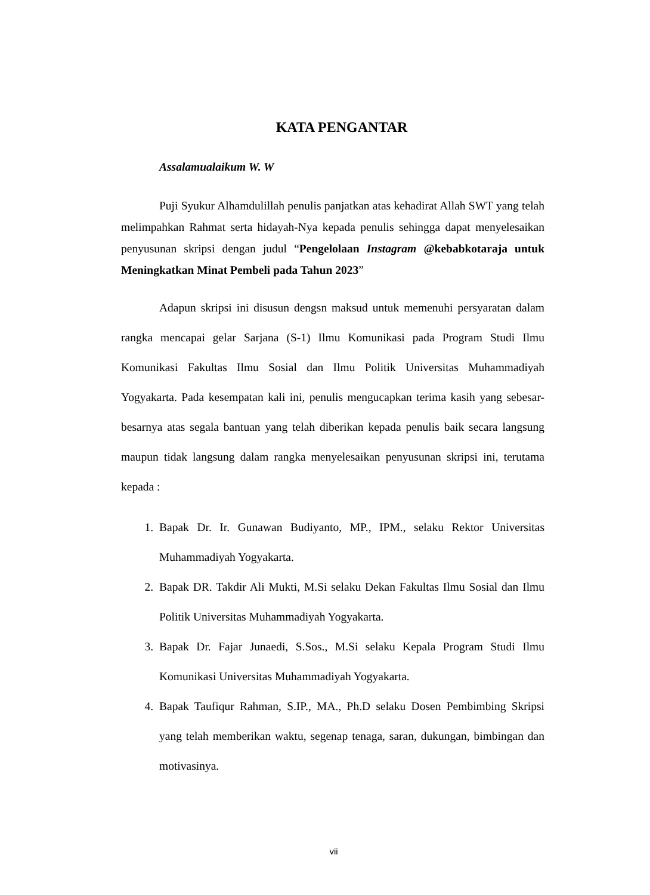KATA PENGANTAR
Assalamualaikum W. W
Puji Syukur Alhamdulillah penulis panjatkan atas kehadirat Allah SWT yang telah melimpahkan Rahmat serta hidayah-Nya kepada penulis sehingga dapat menyelesaikan penyusunan skripsi dengan judul “Pengelolaan Instagram @kebabkotaraja untuk Meningkatkan Minat Pembeli pada Tahun 2023”
Adapun skripsi ini disusun dengsn maksud untuk memenuhi persyaratan dalam rangka mencapai gelar Sarjana (S-1) Ilmu Komunikasi pada Program Studi Ilmu Komunikasi Fakultas Ilmu Sosial dan Ilmu Politik Universitas Muhammadiyah Yogyakarta. Pada kesempatan kali ini, penulis mengucapkan terima kasih yang sebesar-besarnya atas segala bantuan yang telah diberikan kepada penulis baik secara langsung maupun tidak langsung dalam rangka menyelesaikan penyusunan skripsi ini, terutama kepada :
1. Bapak Dr. Ir. Gunawan Budiyanto, MP., IPM., selaku Rektor Universitas Muhammadiyah Yogyakarta.
2. Bapak DR. Takdir Ali Mukti, M.Si selaku Dekan Fakultas Ilmu Sosial dan Ilmu Politik Universitas Muhammadiyah Yogyakarta.
3. Bapak Dr. Fajar Junaedi, S.Sos., M.Si selaku Kepala Program Studi Ilmu Komunikasi Universitas Muhammadiyah Yogyakarta.
4. Bapak Taufiqur Rahman, S.IP., MA., Ph.D selaku Dosen Pembimbing Skripsi yang telah memberikan waktu, segenap tenaga, saran, dukungan, bimbingan dan motivasinya.
vii